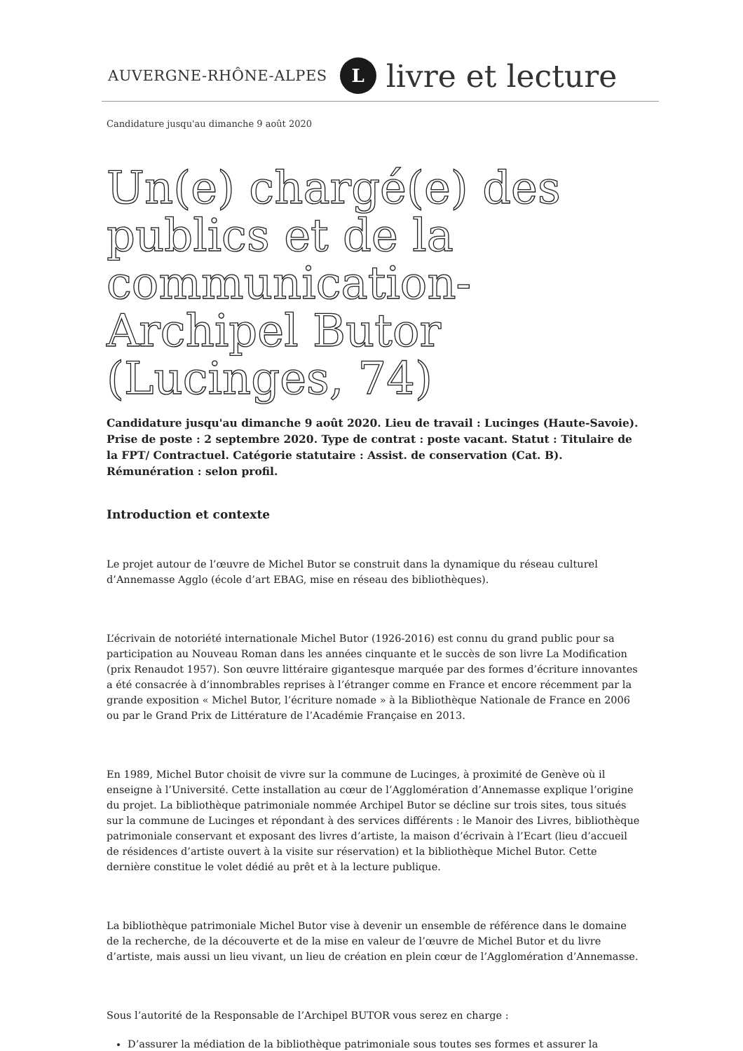AUVERGNE-RHÔNE-ALPES L livre et lecture
Candidature jusqu'au dimanche 9 août 2020
Un(e) chargé(e) des publics et de la communication-Archipel Butor (Lucinges, 74)
Candidature jusqu'au dimanche 9 août 2020. Lieu de travail : Lucinges (Haute-Savoie). Prise de poste : 2 septembre 2020. Type de contrat : poste vacant. Statut : Titulaire de la FPT/ Contractuel. Catégorie statutaire : Assist. de conservation (Cat. B). Rémunération : selon profil.
Introduction et contexte
Le projet autour de l’œuvre de Michel Butor se construit dans la dynamique du réseau culturel d’Annemasse Agglo (école d’art EBAG, mise en réseau des bibliothèques).
L’écrivain de notoriété internationale Michel Butor (1926-2016) est connu du grand public pour sa participation au Nouveau Roman dans les années cinquante et le succès de son livre La Modification (prix Renaudot 1957). Son œuvre littéraire gigantesque marquée par des formes d’écriture innovantes a été consacrée à d’innombrables reprises à l’étranger comme en France et encore récemment par la grande exposition « Michel Butor, l’écriture nomade » à la Bibliothèque Nationale de France en 2006 ou par le Grand Prix de Littérature de l’Académie Française en 2013.
En 1989, Michel Butor choisit de vivre sur la commune de Lucinges, à proximité de Genève où il enseigne à l’Université. Cette installation au cœur de l’Agglomération d’Annemasse explique l’origine du projet. La bibliothèque patrimoniale nommée Archipel Butor se décline sur trois sites, tous situés sur la commune de Lucinges et répondant à des services différents : le Manoir des Livres, bibliothèque patrimoniale conservant et exposant des livres d’artiste, la maison d’écrivain à l’Ecart (lieu d’accueil de résidences d’artiste ouvert à la visite sur réservation) et la bibliothèque Michel Butor. Cette dernière constitue le volet dédié au prêt et à la lecture publique.
La bibliothèque patrimoniale Michel Butor vise à devenir un ensemble de référence dans le domaine de la recherche, de la découverte et de la mise en valeur de l’œuvre de Michel Butor et du livre d’artiste, mais aussi un lieu vivant, un lieu de création en plein cœur de l’Agglomération d’Annemasse.
Sous l’autorité de la Responsable de l’Archipel BUTOR vous serez en charge :
D’assurer la médiation de la bibliothèque patrimoniale sous toutes ses formes et assurer la